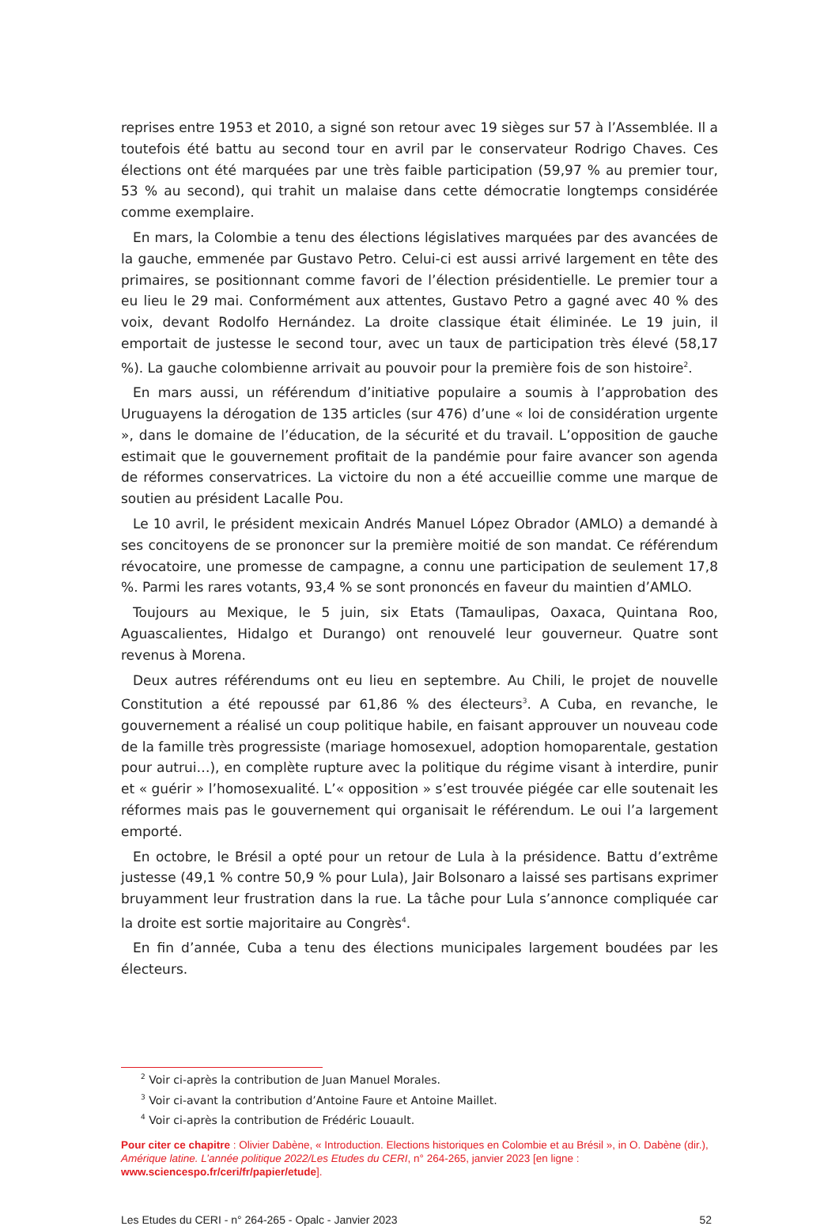reprises entre 1953 et 2010, a signé son retour avec 19 sièges sur 57 à l’Assemblée. Il a toutefois été battu au second tour en avril par le conservateur Rodrigo Chaves. Ces élections ont été marquées par une très faible participation (59,97 % au premier tour, 53 % au second), qui trahit un malaise dans cette démocratie longtemps considérée comme exemplaire.
En mars, la Colombie a tenu des élections législatives marquées par des avancées de la gauche, emmenée par Gustavo Petro. Celui-ci est aussi arrivé largement en tête des primaires, se positionnant comme favori de l’élection présidentielle. Le premier tour a eu lieu le 29 mai. Conformément aux attentes, Gustavo Petro a gagné avec 40 % des voix, devant Rodolfo Hernández. La droite classique était éliminée. Le 19 juin, il emportait de justesse le second tour, avec un taux de participation très élevé (58,17 %). La gauche colombienne arrivait au pouvoir pour la première fois de son histoire<sup>2</sup>.
En mars aussi, un référendum d’initiative populaire a soumis à l’approbation des Uruguayens la dérogation de 135 articles (sur 476) d’une « loi de considération urgente », dans le domaine de l’éducation, de la sécurité et du travail. L’opposition de gauche estimait que le gouvernement profitait de la pandémie pour faire avancer son agenda de réformes conservatrices. La victoire du non a été accueillie comme une marque de soutien au président Lacalle Pou.
Le 10 avril, le président mexicain Andrés Manuel López Obrador (AMLO) a demandé à ses concitoyens de se prononcer sur la première moitié de son mandat. Ce référendum révocatoire, une promesse de campagne, a connu une participation de seulement 17,8 %. Parmi les rares votants, 93,4 % se sont prononcés en faveur du maintien d’AMLO.
Toujours au Mexique, le 5 juin, six Etats (Tamaulipas, Oaxaca, Quintana Roo, Aguascalientes, Hidalgo et Durango) ont renouvelé leur gouverneur. Quatre sont revenus à Morena.
Deux autres référendums ont eu lieu en septembre. Au Chili, le projet de nouvelle Constitution a été repoussé par 61,86 % des électeurs<sup>3</sup>. A Cuba, en revanche, le gouvernement a réalisé un coup politique habile, en faisant approuver un nouveau code de la famille très progressiste (mariage homosexuel, adoption homoparentale, gestation pour autrui…), en complète rupture avec la politique du régime visant à interdire, punir et « guérir » l’homosexualité. L’« opposition » s’est trouvée piégée car elle soutenait les réformes mais pas le gouvernement qui organisait le référendum. Le oui l’a largement emporté.
En octobre, le Brésil a opté pour un retour de Lula à la présidence. Battu d’extrême justesse (49,1 % contre 50,9 % pour Lula), Jair Bolsonaro a laissé ses partisans exprimer bruyamment leur frustration dans la rue. La tâche pour Lula s’annonce compliquée car la droite est sortie majoritaire au Congrès<sup>4</sup>.
En fin d’année, Cuba a tenu des élections municipales largement boudées par les électeurs.
<sup>2</sup> Voir ci-après la contribution de Juan Manuel Morales.
<sup>3</sup> Voir ci-avant la contribution d’Antoine Faure et Antoine Maillet.
<sup>4</sup> Voir ci-après la contribution de Frédéric Louault.
Pour citer ce chapitre : Olivier Dabène, « Introduction. Elections historiques en Colombie et au Brésil », in O. Dabène (dir.), Amérique latine. L’année politique 2022/Les Etudes du CERI, n° 264-265, janvier 2023 [en ligne : www.sciencespo.fr/ceri/fr/papier/etude].
Les Etudes du CERI - n° 264-265 - Opalc - Janvier 2023 52